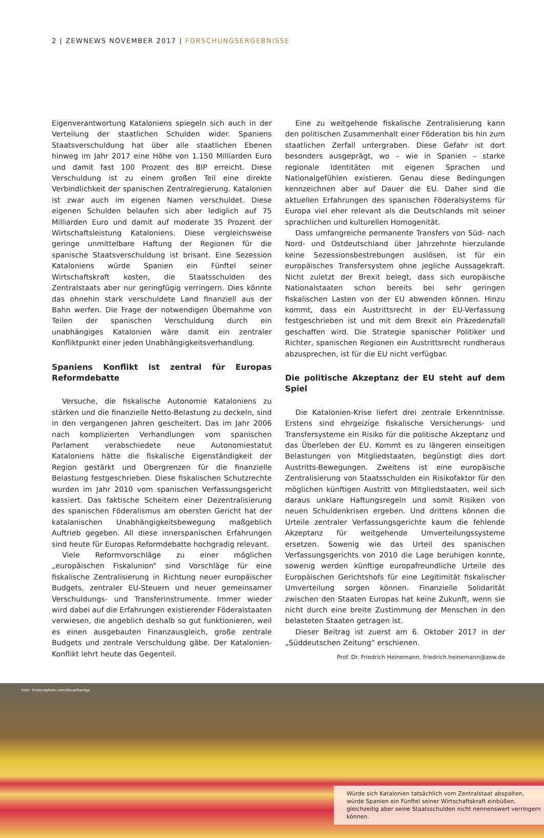2 | ZEWNEWS NOVEMBER 2017 | FORSCHUNGSERGEBNISSE
Eigenverantwortung Kataloniens spiegeln sich auch in der Verteilung der staatlichen Schulden wider. Spaniens Staatsverschuldung hat über alle staatlichen Ebenen hinweg im Jahr 2017 eine Höhe von 1.150 Milliarden Euro und damit fast 100 Prozent des BIP erreicht. Diese Verschuldung ist zu einem großen Teil eine direkte Verbindlichkeit der spanischen Zentralregierung. Katalonien ist zwar auch im eigenen Namen verschuldet. Diese eigenen Schulden belaufen sich aber lediglich auf 75 Milliarden Euro und damit auf moderate 35 Prozent der Wirtschaftsleistung Kataloniens. Diese vergleichsweise geringe unmittelbare Haftung der Regionen für die spanische Staatsverschuldung ist brisant. Eine Sezession Kataloniens würde Spanien ein Fünftel seiner Wirtschaftskraft kosten, die Staatsschulden des Zentralstaats aber nur geringfügig verringern. Dies könnte das ohnehin stark verschuldete Land finanziell aus der Bahn werfen. Die Frage der notwendigen Übernahme von Teilen der spanischen Verschuldung durch ein unabhängiges Katalonien wäre damit ein zentraler Konfliktpunkt einer jeden Unabhängigkeitsverhandlung.
Spaniens Konflikt ist zentral für Europas Reformdebatte
Versuche, die fiskalische Autonomie Kataloniens zu stärken und die finanzielle Netto-Belastung zu deckeln, sind in den vergangenen Jahren gescheitert. Das im Jahr 2006 nach komplizierten Verhandlungen vom spanischen Parlament verabschiedete neue Autonomiestatut Kataloniens hätte die fiskalische Eigenständigkeit der Region gestärkt und Obergrenzen für die finanzielle Belastung festgeschrieben. Diese fiskalischen Schutzrechte wurden im Jahr 2010 vom spanischen Verfassungsgericht kassiert. Das faktische Scheitern einer Dezentralisierung des spanischen Föderalismus am obersten Gericht hat der katalanischen Unabhängigkeitsbewegung maßgeblich Auftrieb gegeben. All diese innerspanischen Erfahrungen sind heute für Europas Reformdebatte hochgradig relevant.
Viele Reformvorschläge zu einer möglichen „europäischen Fiskalunion“ sind Vorschläge für eine fiskalische Zentralisierung in Richtung neuer europäischer Budgets, zentraler EU-Steuern und neuer gemeinsamer Verschuldungs- und Transferinstrumente. Immer wieder wird dabei auf die Erfahrungen existierender Föderalstaaten verwiesen, die angeblich deshalb so gut funktionieren, weil es einen ausgebauten Finanzausgleich, große zentrale Budgets und zentrale Verschuldung gäbe. Der Katalonien-Konflikt lehrt heute das Gegenteil.
Eine zu weitgehende fiskalische Zentralisierung kann den politischen Zusammenhalt einer Föderation bis hin zum staatlichen Zerfall untergraben. Diese Gefahr ist dort besonders ausgeprägt, wo – wie in Spanien – starke regionale Identitäten mit eigenen Sprachen und Nationalgefühlen existieren. Genau diese Bedingungen kennzeichnen aber auf Dauer die EU. Daher sind die aktuellen Erfahrungen des spanischen Föderalsystems für Europa viel eher relevant als die Deutschlands mit seiner sprachlichen und kulturellen Homogenität.
Dass umfangreiche permanente Transfers von Süd- nach Nord- und Ostdeutschland über Jahrzehnte hierzulande keine Sezessionsbestrebungen auslösen, ist für ein europäisches Transfersystem ohne jegliche Aussagekraft. Nicht zuletzt der Brexit belegt, dass sich europäische Nationalstaaten schon bereits bei sehr geringen fiskalischen Lasten von der EU abwenden können. Hinzu kommt, dass ein Austrittsrecht in der EU-Verfassung festgeschrieben ist und mit dem Brexit ein Präzedenzfall geschaffen wird. Die Strategie spanischer Politiker und Richter, spanischen Regionen ein Austrittsrecht rundheraus abzusprechen, ist für die EU nicht verfügbar.
Die politische Akzeptanz der EU steht auf dem Spiel
Die Katalonien-Krise liefert drei zentrale Erkenntnisse. Erstens sind ehrgeizige fiskalische Versicherungs- und Transfersysteme ein Risiko für die politische Akzeptanz und das Überleben der EU. Kommt es zu längeren einseitigen Belastungen von Mitgliedstaaten, begünstigt dies dort Austritts-Bewegungen. Zweitens ist eine europäische Zentralisierung von Staatsschulden ein Risikofaktor für den möglichen künftigen Austritt von Mitgliedstaaten, weil sich daraus unklare Haftungsregeln und somit Risiken von neuen Schuldenkrisen ergeben. Und drittens können die Urteile zentraler Verfassungsgerichte kaum die fehlende Akzeptanz für weitgehende Umverteilungssysteme ersetzen. Sowenig wie das Urteil des spanischen Verfassungsgerichts von 2010 die Lage beruhigen konnte, sowenig werden künftige europafreundliche Urteile des Europäischen Gerichtshofs für eine Legitimität fiskalischer Umverteilung sorgen können. Finanzielle Solidarität zwischen den Staaten Europas hat keine Zukunft, wenn sie nicht durch eine breite Zustimmung der Menschen in den belasteten Staaten getragen ist.
Dieser Beitrag ist zuerst am 6. Oktober 2017 in der „Süddeutschen Zeitung“ erschienen.
Prof. Dr. Friedrich Heinemann, friedrich.heinemann@zew.de
Foto: ©istockphoto.com/OscarGarriga
Würde sich Katalonien tatsächlich vom Zentralstaat abspalten, würde Spanien ein Fünftel seiner Wirtschaftskraft einbüßen, gleichzeitig aber seine Staatsschulden nicht nennenswert verringern können.